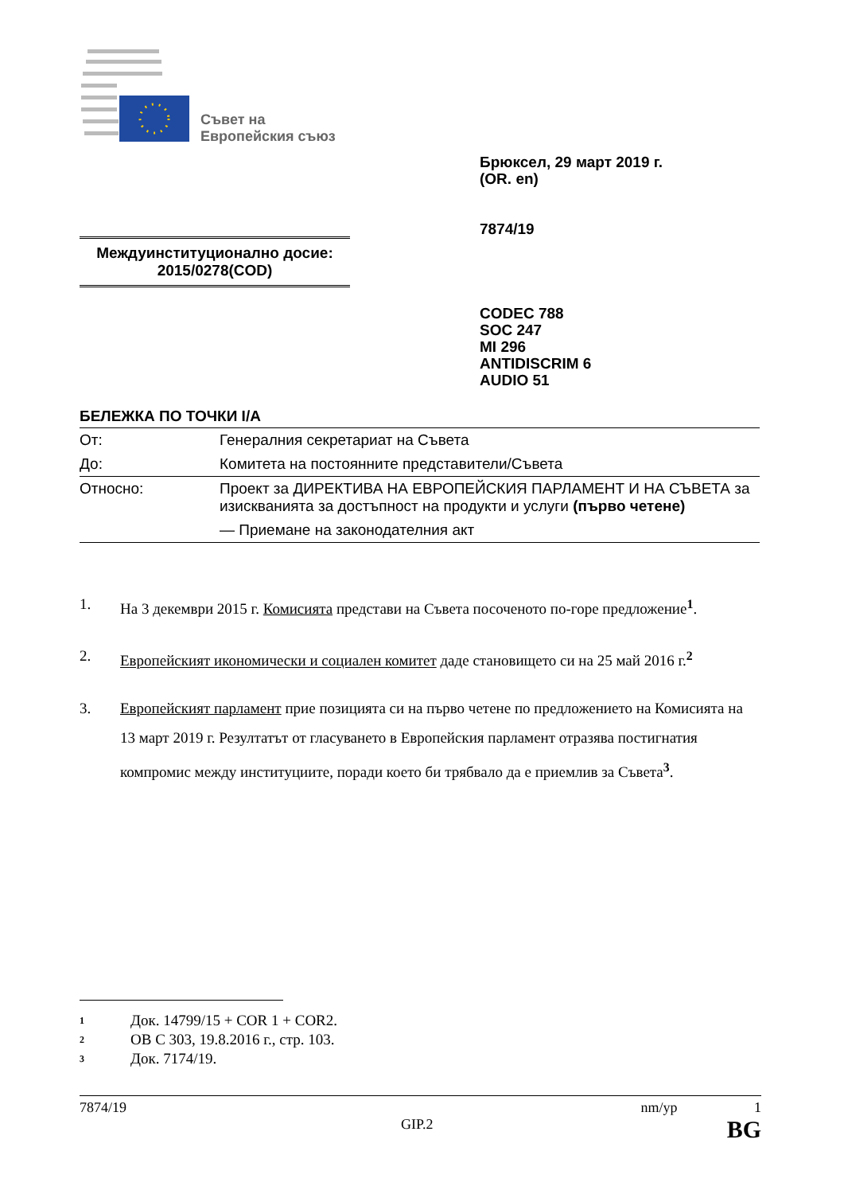Съвет на
Европейския съюз
Брюксел, 29 март 2019 г.
(OR. en)
7874/19
Междуинституционално досие:
2015/0278(COD)
CODEC 788
SOC 247
MI 296
ANTIDISCRIM 6
AUDIO 51
БЕЛЕЖКА ПО ТОЧКИ I/A
| От: | Генералния секретариат на Съвета |
| До: | Комитета на постоянните представители/Съвета |
| Относно: | Проект за ДИРЕКТИВА НА ЕВРОПЕЙСКИЯ ПАРЛАМЕНТ И НА СЪВЕТА за изискванията за достъпност на продукти и услуги (първо четене) — Приемане на законодателния акт |
1. На 3 декември 2015 г. Комисията представи на Съвета посоченото по-горе предложение<sup>1</sup>.
2. Европейският икономически и социален комитет даде становището си на 25 май 2016 г.<sup>2</sup>
3. Европейският парламент прие позицията си на първо четене по предложението на Комисията на 13 март 2019 г. Резултатът от гласуването в Европейския парламент отразява постигнатия компромис между институциите, поради което би трябвало да е приемлив за Съвета<sup>3</sup>.
1 Док. 14799/15 + COR 1 + COR2.
2 ОВ C 303, 19.8.2016 г., стр. 103.
3 Док. 7174/19.
7874/19 nm/yp 1
GIP.2 BG